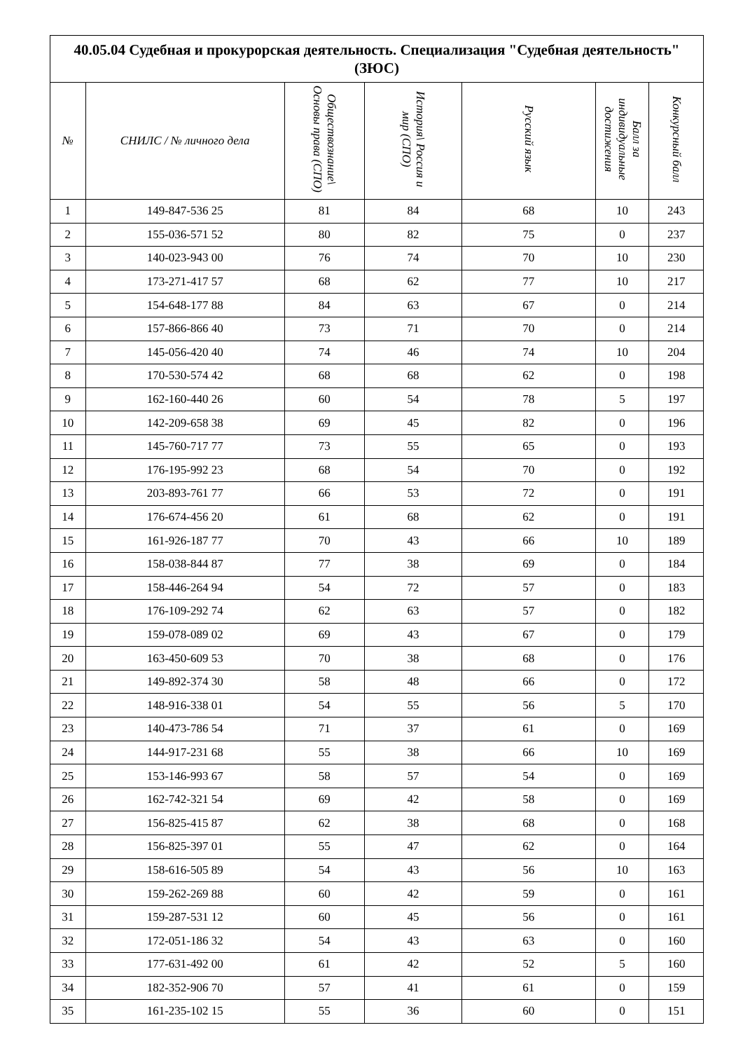| 40.05.04 Судебная и прокурорская деятельность. Специализация "Судебная деятельность" (ЗЮС) | | | | | | |
| --- | --- | --- | --- | --- | --- | --- |
| № | СНИЛС / № личного дела | Обществознание\ Основы права (СПО) | История\ Россия и мир (СПО) | Русский язык | Балл за индивидуальные достижения | Конкурсный балл |
| 1 | 149-847-536 25 | 81 | 84 | 68 | 10 | 243 |
| 2 | 155-036-571 52 | 80 | 82 | 75 | 0 | 237 |
| 3 | 140-023-943 00 | 76 | 74 | 70 | 10 | 230 |
| 4 | 173-271-417 57 | 68 | 62 | 77 | 10 | 217 |
| 5 | 154-648-177 88 | 84 | 63 | 67 | 0 | 214 |
| 6 | 157-866-866 40 | 73 | 71 | 70 | 0 | 214 |
| 7 | 145-056-420 40 | 74 | 46 | 74 | 10 | 204 |
| 8 | 170-530-574 42 | 68 | 68 | 62 | 0 | 198 |
| 9 | 162-160-440 26 | 60 | 54 | 78 | 5 | 197 |
| 10 | 142-209-658 38 | 69 | 45 | 82 | 0 | 196 |
| 11 | 145-760-717 77 | 73 | 55 | 65 | 0 | 193 |
| 12 | 176-195-992 23 | 68 | 54 | 70 | 0 | 192 |
| 13 | 203-893-761 77 | 66 | 53 | 72 | 0 | 191 |
| 14 | 176-674-456 20 | 61 | 68 | 62 | 0 | 191 |
| 15 | 161-926-187 77 | 70 | 43 | 66 | 10 | 189 |
| 16 | 158-038-844 87 | 77 | 38 | 69 | 0 | 184 |
| 17 | 158-446-264 94 | 54 | 72 | 57 | 0 | 183 |
| 18 | 176-109-292 74 | 62 | 63 | 57 | 0 | 182 |
| 19 | 159-078-089 02 | 69 | 43 | 67 | 0 | 179 |
| 20 | 163-450-609 53 | 70 | 38 | 68 | 0 | 176 |
| 21 | 149-892-374 30 | 58 | 48 | 66 | 0 | 172 |
| 22 | 148-916-338 01 | 54 | 55 | 56 | 5 | 170 |
| 23 | 140-473-786 54 | 71 | 37 | 61 | 0 | 169 |
| 24 | 144-917-231 68 | 55 | 38 | 66 | 10 | 169 |
| 25 | 153-146-993 67 | 58 | 57 | 54 | 0 | 169 |
| 26 | 162-742-321 54 | 69 | 42 | 58 | 0 | 169 |
| 27 | 156-825-415 87 | 62 | 38 | 68 | 0 | 168 |
| 28 | 156-825-397 01 | 55 | 47 | 62 | 0 | 164 |
| 29 | 158-616-505 89 | 54 | 43 | 56 | 10 | 163 |
| 30 | 159-262-269 88 | 60 | 42 | 59 | 0 | 161 |
| 31 | 159-287-531 12 | 60 | 45 | 56 | 0 | 161 |
| 32 | 172-051-186 32 | 54 | 43 | 63 | 0 | 160 |
| 33 | 177-631-492 00 | 61 | 42 | 52 | 5 | 160 |
| 34 | 182-352-906 70 | 57 | 41 | 61 | 0 | 159 |
| 35 | 161-235-102 15 | 55 | 36 | 60 | 0 | 151 |